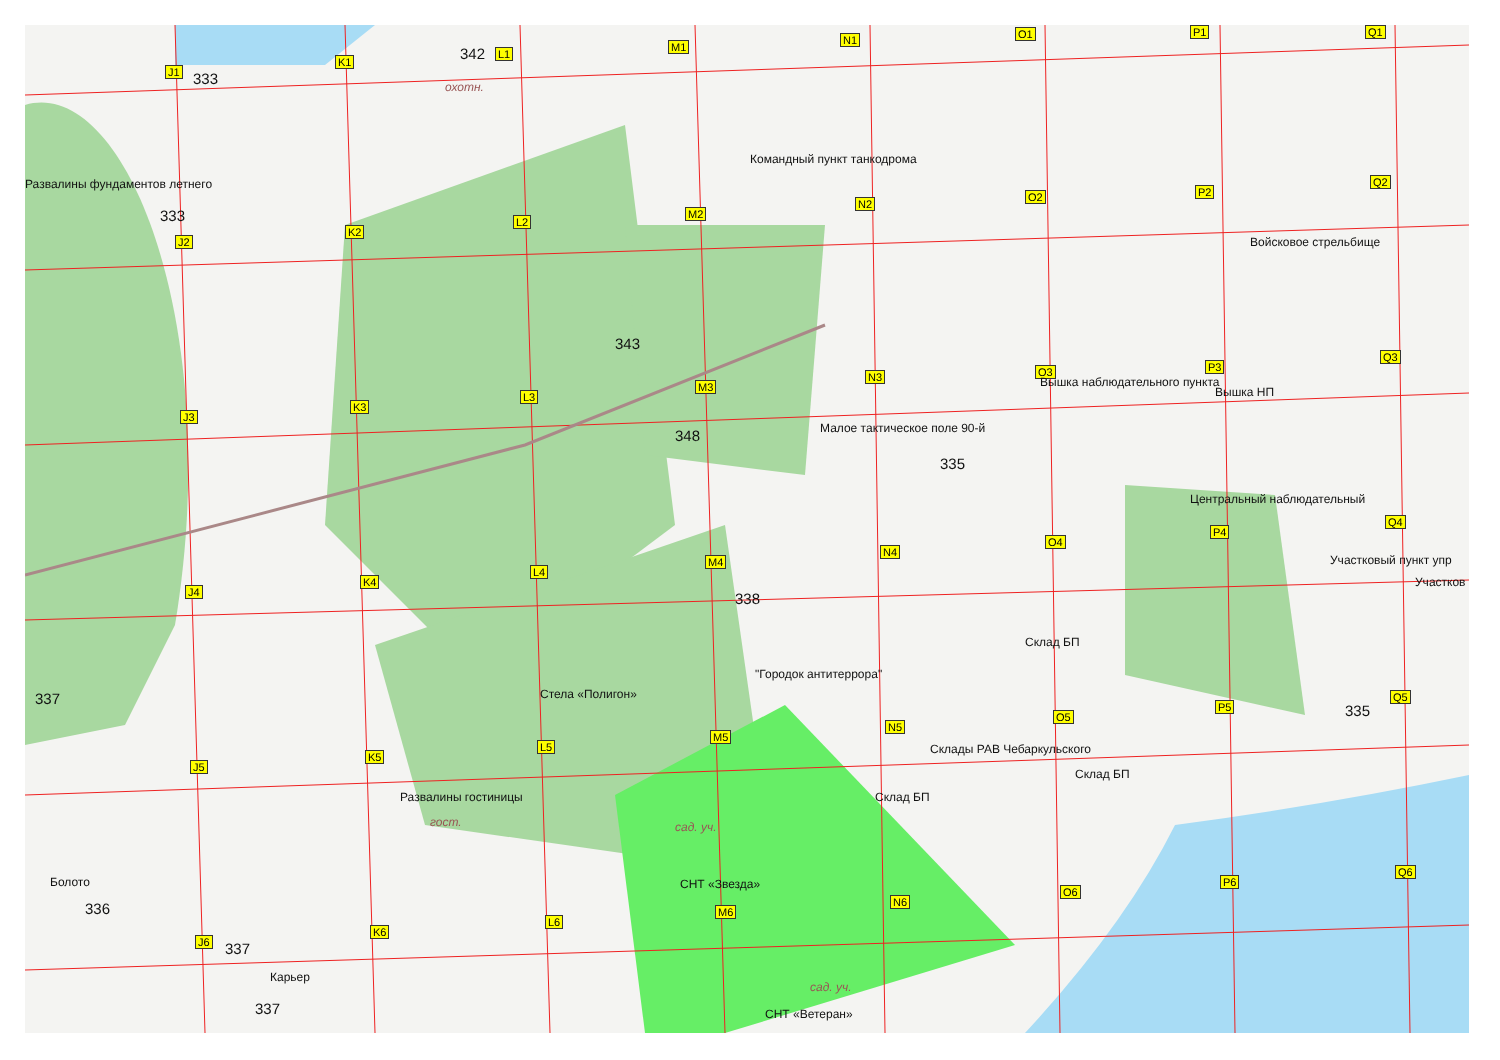J1
K1
L1
M1
N1 O1 P1 Q1
J2
K2
L2
M2
N2
O2 P2
Q2
J3
K3
L3
M3
N3 O3 P3
Q3
J4
K4
L4
M4
N4
O4
P4
Q4
J5
K5
L5
M5
N5
O5
P5
Q5
J6
K6
L6
M6
N6
O6
P6
Q6
333
342
охотн.
Командный пункт танкодрома
Развалины фундаментов летнего
333
Войсковое стрельбище
343
Вышка наблюдательного пункта
Вышка НП
Малое тактическое поле 90-й
348
335
Центральный наблюдательный
Участковый пункт упр
Участков
338
Склад БП
"Городок антитеррора"
Стела «Полигон»
337
335
Склады РАВ Чебаркульского
Склад БП
Развалины гостиницы Склад БП
гост. сад. уч.
СНТ «Звезда»
Болото
336
337
Карьер
337
сад. уч.
СНТ «Ветеран»